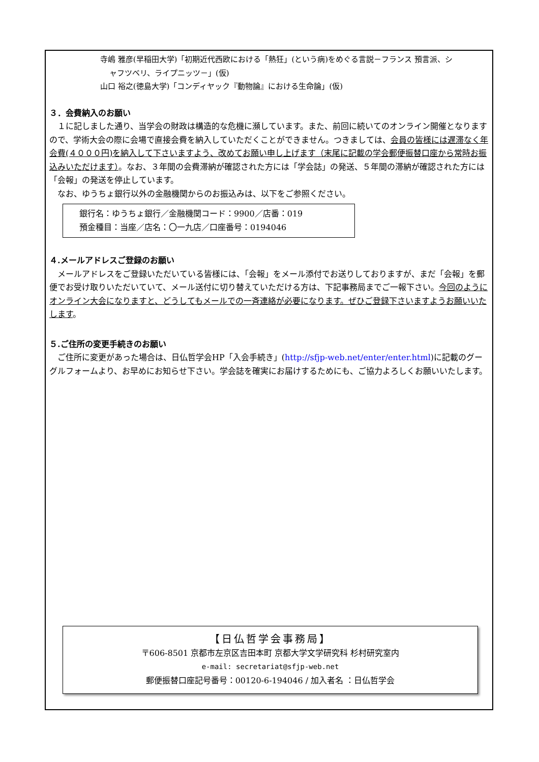寺嶋 雅彦(早稲田大学)「初期近代西欧における「熱狂」(という病)をめぐる言説－フランス 預言派、シ
ャフツベリ、ライプニッツ－」(仮)
山口 裕之(徳島大学)「コンディヤック『動物論』における生命論」(仮)
３．会費納入のお願い
１に記しました通り、当学会の財政は構造的な危機に瀕しています。また、前回に続いてのオンライン開催となりますので、学術大会の際に会場で直接会費を納入していただくことができません。つきましては、会員の皆様には遅滞なく年会費(４０００円)を納入して下さいますよう、改めてお願い申し上げます（末尾に記載の学会郵便振替口座から常時お振込みいただけます）。なお、３年間の会費滞納が確認された方には「学会誌」の発送、５年間の滞納が確認された方には「会報」の発送を停止しています。
なお、ゆうちょ銀行以外の金融機関からのお振込みは、以下をご参照ください。
銀行名：ゆうちょ銀行／金融機関コード：9900／店番：019
預金種目：当座／店名：〇一九店／口座番号：0194046
４.メールアドレスご登録のお願い
メールアドレスをご登録いただいている皆様には、「会報」をメール添付でお送りしておりますが、まだ「会報」を郵便でお受け取りいただいていて、メール送付に切り替えていただける方は、下記事務局までご一報下さい。今回のようにオンライン大会になりますと、どうしてもメールでの一斉連絡が必要になります。ぜひご登録下さいますようお願いいたします。
５.ご住所の変更手続きのお願い
ご住所に変更があった場合は、日仏哲学会HP「入会手続き」(http://sfjp-web.net/enter/enter.html)に記載のグーグルフォームより、お早めにお知らせ下さい。学会誌を確実にお届けするためにも、ご協力よろしくお願いいたします。
【日仏哲学会事務局】
〒606-8501 京都市左京区吉田本町 京都大学文学研究科 杉村研究室内
e-mail: secretariat@sfjp-web.net
郵便振替口座記号番号：00120-6-194046 / 加入者名 ：日仏哲学会